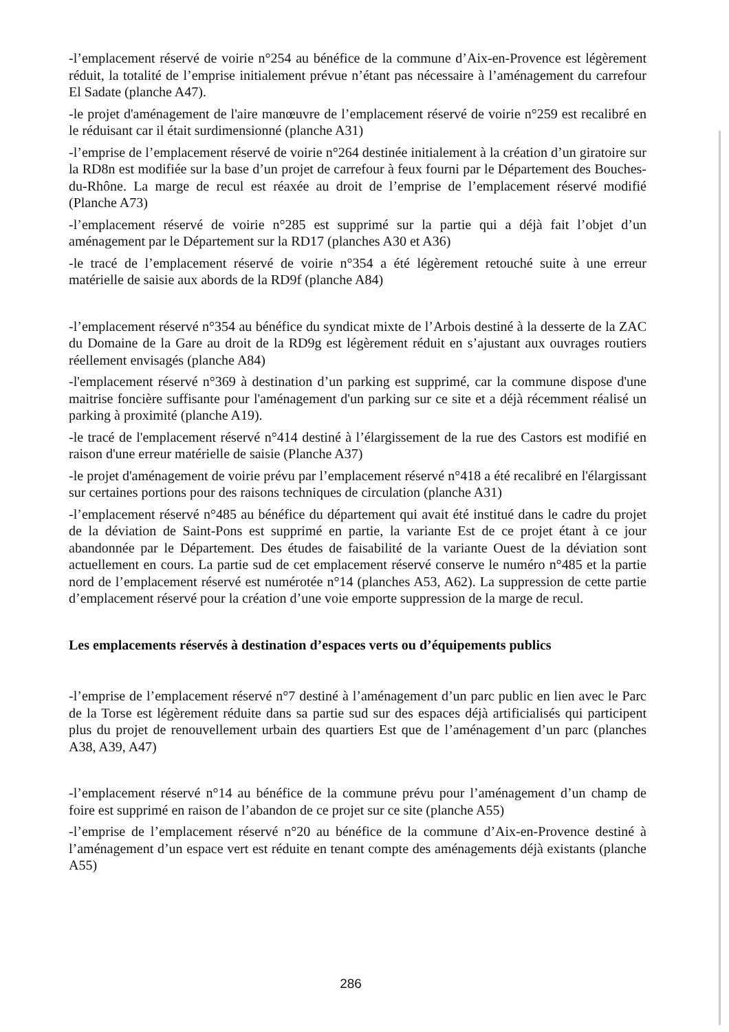-l’emplacement réservé de voirie n°254 au bénéfice de la commune d’Aix-en-Provence est légèrement réduit, la totalité de l’emprise initialement prévue n’étant pas nécessaire à l’aménagement du carrefour El Sadate (planche A47).
-le projet d'aménagement de l'aire manœuvre de l’emplacement réservé de voirie n°259 est recalibré en le réduisant car il était surdimensionné (planche A31)
-l’emprise de l’emplacement réservé de voirie n°264 destinée initialement à la création d’un giratoire sur la RD8n est modifiée sur la base d’un projet de carrefour à feux fourni par le Département des Bouches-du-Rhône. La marge de recul est réaxée au droit de l’emprise de l’emplacement réservé modifié (Planche A73)
-l’emplacement réservé de voirie n°285 est supprimé sur la partie qui a déjà fait l’objet d’un aménagement par le Département sur la RD17 (planches A30 et A36)
-le tracé de l’emplacement réservé de voirie n°354 a été légèrement retouché suite à une erreur matérielle de saisie aux abords de la RD9f (planche A84)
-l’emplacement réservé n°354 au bénéfice du syndicat mixte de l’Arbois destiné à la desserte de la ZAC du Domaine de la Gare au droit de la RD9g est légèrement réduit en s’ajustant aux ouvrages routiers réellement envisagés (planche A84)
-l'emplacement réservé n°369 à destination d’un parking est supprimé, car la commune dispose d'une maitrise foncière suffisante pour l'aménagement d'un parking sur ce site et a déjà récemment réalisé un parking à proximité (planche A19).
-le tracé de l'emplacement réservé n°414 destiné à l’élargissement de la rue des Castors est modifié en raison d'une erreur matérielle de saisie (Planche A37)
-le projet d'aménagement de voirie prévu par l’emplacement réservé n°418 a été recalibré en l'élargissant sur certaines portions pour des raisons techniques de circulation (planche A31)
-l’emplacement réservé n°485 au bénéfice du département qui avait été institué dans le cadre du projet de la déviation de Saint-Pons est supprimé en partie, la variante Est de ce projet étant à ce jour abandonnée par le Département. Des études de faisabilité de la variante Ouest de la déviation sont actuellement en cours. La partie sud de cet emplacement réservé conserve le numéro n°485 et la partie nord de l’emplacement réservé est numérotée n°14 (planches A53, A62). La suppression de cette partie d’emplacement réservé pour la création d’une voie emporte suppression de la marge de recul.
Les emplacements réservés à destination d’espaces verts ou d’équipements publics
-l’emprise de l’emplacement réservé n°7 destiné à l’aménagement d’un parc public en lien avec le Parc de la Torse est légèrement réduite dans sa partie sud sur des espaces déjà artificialisés qui participent plus du projet de renouvellement urbain des quartiers Est que de l’aménagement d’un parc (planches A38, A39, A47)
-l’emplacement réservé n°14 au bénéfice de la commune prévu pour l’aménagement d’un champ de foire est supprimé en raison de l’abandon de ce projet sur ce site (planche A55)
-l’emprise de l’emplacement réservé n°20 au bénéfice de la commune d’Aix-en-Provence destiné à l’aménagement d’un espace vert est réduite en tenant compte des aménagements déjà existants (planche A55)
286